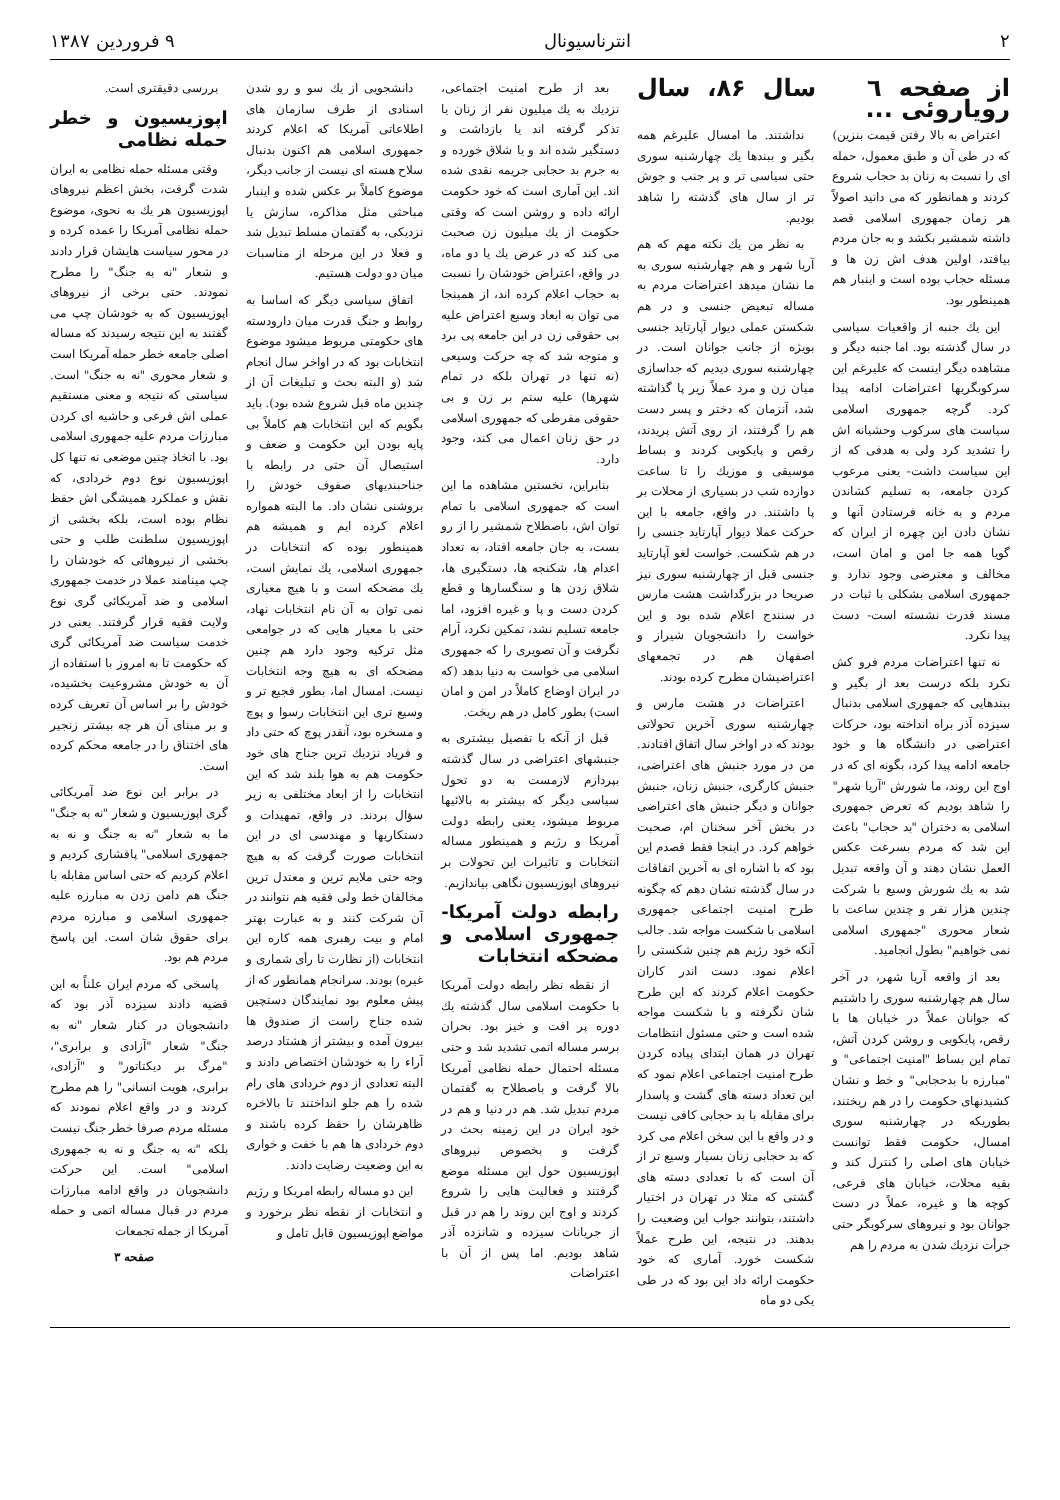۲ انترناسیونال ۹ فروردین ۱۳۸۷
از صفحه ٦ سال ۸۶، سال رویاروئی ...
اعتراض به بالا رفتن قیمت بنزین) که در طی آن و طبق معمول، حمله ای را نسبت به زنان بد حجاب شروع کردند و همانطور که می دانید اصولاً هر زمان جمهوری اسلامی قصد داشته شمشیر بکشد و به جان مردم بیافتد، اولین هدف اش زن ها و مسئله حجاب بوده است و اینبار هم همینطور بود.
این یك جنبه از واقعیات سیاسی در سال گذشته بود. اما جنبه دیگر و مشاهده دیگر اینست که علیرغم این سرکوبگریها اعتراضات ادامه پیدا کرد. گرچه جمهوری اسلامی سیاست های سرکوب وحشیانه اش را تشدید کرد ولی به هدفی که از این سیاست داشت- یعنی مرعوب کردن جامعه، به تسلیم کشاندن مردم و به خانه فرستادن آنها و نشان دادن این چهره از ایران که گویا همه جا امن و امان است، مخالف و معترضی وجود ندارد و جمهوری اسلامی بشکلی با ثبات در مسند قدرت نشسته است- دست پیدا نکرد.
نه تنها اعتراضات مردم فرو کش نکرد بلکه درست بعد از بگیر و ببندهایی که جمهوری اسلامی بدنبال سیزده آذر براه انداخته بود، حرکات اعتراضی در دانشگاه ها و خود جامعه ادامه پیدا کرد، بگونه ای که در اوج این روند، ما شورش "آریا شهر" را شاهد بودیم که تعرض جمهوری اسلامی به دختران "بد حجاب" باعث این شد که مردم بسرعت عکس العمل نشان دهند و آن واقعه تبدیل شد به یك شورش وسیع با شرکت چندین هزار نفر و چندین ساعت با شعار محوری "جمهوری اسلامی نمی خواهیم" بطول انجامید.
بعد از واقعه آریا شهر، در آخر سال هم چهارشنبه سوری را داشتیم که جوانان عملاً در خیابان ها با رقص، پایکوبی و روشن کردن آتش، تمام این بساط "امنیت اجتماعی" و "مبارزه با بدحجابی" و خط و نشان کشیدنهای حکومت را در هم ریختند، بطوریکه در چهارشنبه سوری امسال، حکومت فقط توانست خیابان های اصلی را کنترل کند و بقیه محلات، خیابان های فرعی، کوچه ها و غیره، عملاً در دست جوانان بود و نیروهای سرکوبگر حتی جرأت نزدیك شدن به مردم را هم
نداشتند. ما امسال علیرغم همه بگیر و ببندها یك چهارشنبه سوری حتی سیاسی تر و پر جنب و جوش تر از سال های گذشته را شاهد بودیم.
به نظر من یك نکته مهم که هم آریا شهر و هم چهارشنبه سوری به ما نشان میدهد اعتراضات مردم به مساله تبعیض جنسی و در هم شکستن عملی دیوار آپارتاید جنسی بویژه از جانب جوانان است. در چهارشنبه سوری دیدیم که جداسازی میان زن و مرد عملاً زیر پا گذاشته شد، آنزمان که دختر و پسر دست هم را گرفتند، از روی آتش پریدند، رقص و پایکوبی کردند و بساط موسیقی و موزیك را تا ساعت دوازده شب در بسیاری از محلات بر پا داشتند. در واقع، جامعه با این حرکت عملا دیوار آپارتاید جنسی را در هم شکست. خواست لغو آپارتاید جنسی قبل از چهارشنبه سوری نیز صریحا در بزرگداشت هشت مارس در سنندج اعلام شده بود و این خواست را دانشجویان شیراز و اصفهان هم در تجمعهای اعتراضیشان مطرح کرده بودند.
اعتراضات در هشت مارس و چهارشنبه سوری آخرین تحولاتی بودند که در اواخر سال اتفاق افتادند. من در مورد جنبش های اعتراضی، جنبش کارگری، جنبش زنان، جنبش جوانان و دیگر جنبش های اعتراضی در بخش آخر سخنان ام، صحبت خواهم کرد. در اینجا فقط قصدم این بود که با اشاره ای به آخرین اتفاقات در سال گذشته نشان دهم که چگونه طرح امنیت اجتماعی جمهوری اسلامی با شکست مواجه شد. جالب آنکه خود رژیم هم چنین شکستی را اعلام نمود. دست اندر کاران حکومت اعلام کردند که این طرح شان نگرفته و با شکست مواجه شده است و حتی مسئول انتظامات تهران در همان ابتدای پیاده کردن طرح امنیت اجتماعی اعلام نمود که این تعداد دسته های گشت و پاسدار برای مقابله با بد حجابی کافی نیست و در واقع با این سخن اعلام می کرد که بد حجابی زنان بسیار وسیع تر از آن است که با تعدادی دسته های گشتی که مثلا در تهران در اختیار داشتند، بتوانند جواب این وضعیت را بدهند. در نتیجه، این طرح عملاً شکست خورد. آماری که خود حکومت ارائه داد این بود که در طی یکی دو ماه
بعد از طرح امنیت اجتماعی، نزدیك به یك میلیون نفر از زنان یا تذکر گرفته اند یا بازداشت و دستگیر شده اند و یا شلاق خورده و به جرم بد حجابی جریمه نقدی شده اند. این آماری است که خود حکومت ارائه داده و روشن است که وقتی حکومت از یك میلیون زن صحبت می کند که در عرض یك یا دو ماه، در واقع، اعتراض خودشان را نسبت به حجاب اعلام کرده اند، از همینجا می توان به ابعاد وسیع اعتراض علیه بی حقوقی زن در این جامعه پی برد و متوجه شد که چه حرکت وسیعی (نه تنها در تهران بلکه در تمام شهرها) علیه ستم بر زن و بی حقوقی مفرطی که جمهوری اسلامی در حق زنان اعمال می کند، وجود دارد.
بنابراین، نخستین مشاهده ما این است که جمهوری اسلامی با تمام توان اش، باصطلاح شمشیر را از رو بست، به جان جامعه افتاد، به تعداد اعدام ها، شکنجه ها، دستگیری ها، شلاق زدن ها و سنگسارها و قطع کردن دست و پا و غیره افزود، اما جامعه تسلیم نشد، تمکین نکرد، آرام نگرفت و آن تصویری را که جمهوری اسلامی می خواست به دنیا بدهد (که در ایران اوضاع کاملاً در امن و امان است) بطور کامل در هم ریخت.
قبل از آنکه با تفصیل بیشتری به جنبشهای اعتراضی در سال گذشته بپردازم لازمست به دو تحول سیاسی دیگر که بیشتر به بالائیها مربوط میشود، یعنی رابطه دولت آمریکا و رژیم و همینطور مساله انتخابات و تاثیرات این تحولات بر نیروهای اپوزیسیون نگاهی بیاندازیم.
رابطه دولت آمریکا- جمهوری اسلامی و مضحکه انتخابات
از نقطه نظر رابطه دولت آمریکا با حکومت اسلامی سال گذشته یك دوره پر افت و خیز بود. بحران برسر مساله اتمی تشدید شد و حتی مسئله احتمال حمله نظامی آمریکا بالا گرفت و باصطلاح به گفتمان مردم تبدیل شد. هم در دنیا و هم در خود ایران در این زمینه بحث در گرفت و بخصوص نیروهای اپوزیسیون حول این مسئله موضع گرفتند و فعالیت هایی را شروع کردند و اوج این روند را هم در قبل از جریانات سیزده و شانزده آذر شاهد بودیم. اما پس از آن با اعتراضات
دانشجویی از یك سو و رو شدن اسنادی از طرف سازمان های اطلاعاتی آمریکا که اعلام کردند جمهوری اسلامی هم اکنون بدنبال سلاح هسته ای نیست از جانب دیگر، موضوع کاملاً بر عکس شده و اینبار مباحثی مثل مذاکره، سازش یا نزدیکی، به گفتمان مسلط تبدیل شد و فعلا در این مرحله از مناسبات میان دو دولت هستیم.
اتفاق سیاسی دیگر که اساسا به روابط و جنگ قدرت میان دارودسته های حکومتی مربوط میشود موضوع انتخابات بود که در اواخر سال انجام شد (و البته بحث و تبلیغات آن از چندین ماه قبل شروع شده بود). باید بگویم که این انتخابات هم کاملاً بی پایه بودن این حکومت و ضعف و استیصال آن حتی در رابطه با جناحبندیهای صفوف خودش را بروشنی نشان داد. ما البته همواره اعلام کرده ایم و همیشه هم همینطور بوده که انتخابات در جمهوری اسلامی، یك نمایش است، یك مضحکه است و با هیچ معیاری نمی توان به آن نام انتخابات نهاد، حتی با معیار هایی که در جوامعی مثل ترکیه وجود دارد هم چنین مضحکه ای به هیچ وجه انتخابات نیست. امسال اما، بطور فجیع تر و وسیع تری این انتخابات رسوا و پوچ و مسخره بود، آنقدر پوچ که حتی داد و فریاد نزدیك ترین جناح های خود حکومت هم به هوا بلند شد که این انتخابات را از ابعاد مختلفی به زیر سؤال بردند. در واقع، تمهیدات و دستکاریها و مهندسی ای در این انتخابات صورت گرفت که به هیچ وجه حتی ملایم ترین و معتدل ترین مخالفان خط ولی فقیه هم نتوانند در آن شرکت کنند و به عبارت بهتر امام و بیت رهبری همه کاره این انتخابات (از نظارت تا رأی شماری و غیره) بودند. سرانجام همانطور که از پیش معلوم بود نمایندگان دستچین شده جناح راست از صندوق ها بیرون آمده و بیشتر از هشتاد درصد آراء را به خودشان اختصاص دادند و البته تعدادی از دوم خردادی های رام شده را هم جلو انداختند تا بالاخره ظاهرشان را حفظ کرده باشند و دوم خردادی ها هم با خفت و خواری به این وضعیت رضایت دادند.
این دو مساله رابطه امریکا و رژیم و انتخابات از نقطه نظر برخورد و مواضع اپوزیسیون قابل تامل و
بررسی دقیقتری است.
اپوزیسیون و خطر حمله نظامی
وقتی مسئله حمله نظامی به ایران شدت گرفت، بخش اعظم نیروهای اپوزیسیون هر یك به نحوی، موضوع حمله نظامی آمریکا را عمده کرده و در محور سیاست هایشان قرار دادند و شعار "نه به جنگ" را مطرح نمودند. حتی برخی از نیروهای اپوزیسیون که به خودشان چپ می گفتند به این نتیجه رسیدند که مساله اصلی جامعه خطر حمله آمریکا است و شعار محوری "نه به جنگ" است. سیاستی که نتیجه و معنی مستقیم عملی اش فرعی و حاشیه ای کردن مبارزات مردم علیه جمهوری اسلامی بود. با اتخاذ چنین موضعی نه تنها کل اپوزیسیون نوع دوم خردادی، که نقش و عملکرد همیشگی اش حفظ نظام بوده است، بلکه بخشی از اپوزیسیون سلطنت طلب و حتی بخشی از نیروهائی که خودشان را چپ مینامند عملا در خدمت جمهوری اسلامی و ضد آمریکائی گری نوع ولایت فقیه قرار گرفتند. یعنی در خدمت سیاست ضد آمریکائی گری که حکومت تا به امروز با استفاده از آن به خودش مشروعیت بخشیده، خودش را بر اساس آن تعریف کرده و بر مبنای آن هر چه بیشتر زنجیر های اختناق را در جامعه محکم کرده است.
در برابر این نوع ضد آمریکائی گری اپوزیسیون و شعار "نه به جنگ" ما به شعار "نه به جنگ و نه به جمهوری اسلامی" پافشاری کردیم و اعلام کردیم که حتی اساس مقابله با جنگ هم دامن زدن به مبارزه علیه جمهوری اسلامی و مبارزه مردم برای حقوق شان است. این پاسخ مردم هم بود.
پاسخی که مردم ایران علناً به این قضیه دادند سیزده آذر بود که دانشجویان در کنار شعار "نه به جنگ" شعار "آزادی و برابری"، "مرگ بر دیکتاتور" و "آزادی، برابری، هویت انسانی" را هم مطرح کردند و در واقع اعلام نمودند که مسئله مردم صرفا خطر جنگ نیست بلکه "نه به جنگ و نه به جمهوری اسلامی" است. این حرکت دانشجویان در واقع ادامه مبارزات مردم در قبال مساله اتمی و حمله آمریکا از جمله تجمعات
صفحه ۳